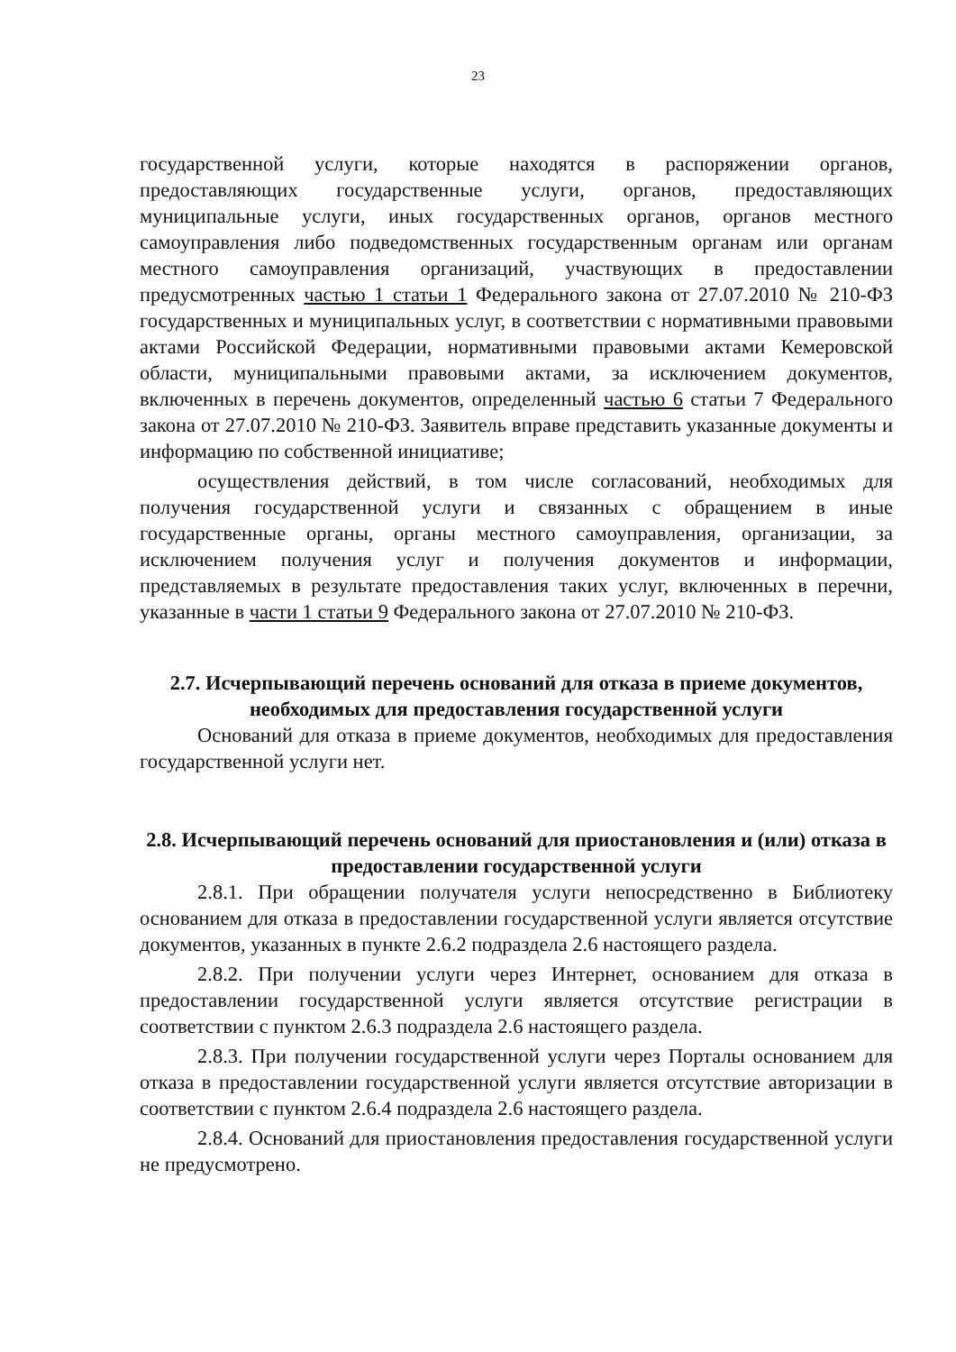23
государственной услуги, которые находятся в распоряжении органов, предоставляющих государственные услуги, органов, предоставляющих муниципальные услуги, иных государственных органов, органов местного самоуправления либо подведомственных государственным органам или органам местного самоуправления организаций, участвующих в предоставлении предусмотренных частью 1 статьи 1 Федерального закона от 27.07.2010 № 210-ФЗ государственных и муниципальных услуг, в соответствии с нормативными правовыми актами Российской Федерации, нормативными правовыми актами Кемеровской области, муниципальными правовыми актами, за исключением документов, включенных в перечень документов, определенный частью 6 статьи 7 Федерального закона от 27.07.2010 № 210-ФЗ. Заявитель вправе представить указанные документы и информацию по собственной инициативе;
осуществления действий, в том числе согласований, необходимых для получения государственной услуги и связанных с обращением в иные государственные органы, органы местного самоуправления, организации, за исключением получения услуг и получения документов и информации, представляемых в результате предоставления таких услуг, включенных в перечни, указанные в части 1 статьи 9 Федерального закона от 27.07.2010 № 210-ФЗ.
2.7. Исчерпывающий перечень оснований для отказа в приеме документов, необходимых для предоставления государственной услуги
Оснований для отказа в приеме документов, необходимых для предоставления государственной услуги нет.
2.8. Исчерпывающий перечень оснований для приостановления и (или) отказа в предоставлении государственной услуги
2.8.1. При обращении получателя услуги непосредственно в Библиотеку основанием для отказа в предоставлении государственной услуги является отсутствие документов, указанных в пункте 2.6.2 подраздела 2.6 настоящего раздела.
2.8.2. При получении услуги через Интернет, основанием для отказа в предоставлении государственной услуги является отсутствие регистрации в соответствии с пунктом 2.6.3 подраздела 2.6 настоящего раздела.
2.8.3. При получении государственной услуги через Порталы основанием для отказа в предоставлении государственной услуги является отсутствие авторизации в соответствии с пунктом 2.6.4 подраздела 2.6 настоящего раздела.
2.8.4. Оснований для приостановления предоставления государственной услуги не предусмотрено.